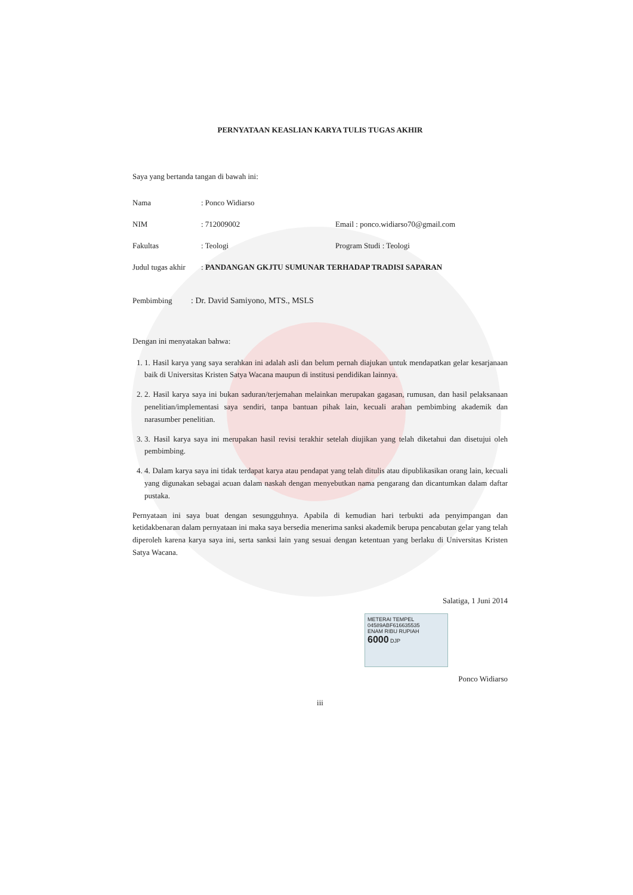PERNYATAAN KEASLIAN KARYA TULIS TUGAS AKHIR
Saya yang bertanda tangan di bawah ini:
Nama: Ponco Widiarso
NIM: 712009002 Email : ponco.widiarso70@gmail.com
Fakultas: Teologi Program Studi : Teologi
Judul tugas akhir: PANDANGAN GKJTU SUMUNAR TERHADAP TRADISI SAPARAN
Pembimbing: Dr. David Samiyono, MTS., MSLS
Dengan ini menyatakan bahwa:
1. 1. Hasil karya yang saya serahkan ini adalah asli dan belum pernah diajukan untuk mendapatkan gelar kesarjanaan baik di Universitas Kristen Satya Wacana maupun di institusi pendidikan lainnya.
2. 2. Hasil karya saya ini bukan saduran/terjemahan melainkan merupakan gagasan, rumusan, dan hasil pelaksanaan penelitian/implementasi saya sendiri, tanpa bantuan pihak lain, kecuali arahan pembimbing akademik dan narasumber penelitian.
3. 3. Hasil karya saya ini merupakan hasil revisi terakhir setelah diujikan yang telah diketahui dan disetujui oleh pembimbing.
4. 4. Dalam karya saya ini tidak terdapat karya atau pendapat yang telah ditulis atau dipublikasikan orang lain, kecuali yang digunakan sebagai acuan dalam naskah dengan menyebutkan nama pengarang dan dicantumkan dalam daftar pustaka.
Pernyataan ini saya buat dengan sesungguhnya. Apabila di kemudian hari terbukti ada penyimpangan dan ketidakbenaran dalam pernyataan ini maka saya bersedia menerima sanksi akademik berupa pencabutan gelar yang telah diperoleh karena karya saya ini, serta sanksi lain yang sesuai dengan ketentuan yang berlaku di Universitas Kristen Satya Wacana.
Salatiga, 1 Juni 2014
METERAI TEMPEL
04589ABF616635535
ENAM RIBU RUPIAH
6000 DJP
Ponco Widiarso
iii